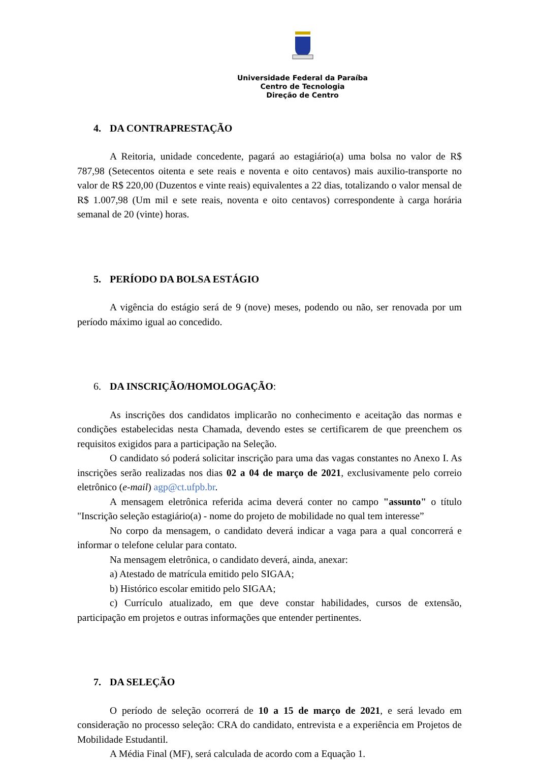Universidade Federal da Paraíba
Centro de Tecnologia
Direção de Centro
4. DA CONTRAPRESTAÇÃO
A Reitoria, unidade concedente, pagará ao estagiário(a) uma bolsa no valor de R$ 787,98 (Setecentos oitenta e sete reais e noventa e oito centavos) mais auxilio-transporte no valor de R$ 220,00 (Duzentos e vinte reais) equivalentes a 22 dias, totalizando o valor mensal de R$ 1.007,98 (Um mil e sete reais, noventa e oito centavos) correspondente à carga horária semanal de 20 (vinte) horas.
5. PERÍODO DA BOLSA ESTÁGIO
A vigência do estágio será de 9 (nove) meses, podendo ou não, ser renovada por um período máximo igual ao concedido.
6. DA INSCRIÇÃO/HOMOLOGAÇÃO:
As inscrições dos candidatos implicarão no conhecimento e aceitação das normas e condições estabelecidas nesta Chamada, devendo estes se certificarem de que preenchem os requisitos exigidos para a participação na Seleção.
O candidato só poderá solicitar inscrição para uma das vagas constantes no Anexo I. As inscrições serão realizadas nos dias 02 a 04 de março de 2021, exclusivamente pelo correio eletrônico (e-mail) agp@ct.ufpb.br.
A mensagem eletrônica referida acima deverá conter no campo "assunto" o título "Inscrição seleção estagiário(a) - nome do projeto de mobilidade no qual tem interesse”
No corpo da mensagem, o candidato deverá indicar a vaga para a qual concorrerá e informar o telefone celular para contato.
Na mensagem eletrônica, o candidato deverá, ainda, anexar:
a) Atestado de matrícula emitido pelo SIGAA;
b) Histórico escolar emitido pelo SIGAA;
c) Currículo atualizado, em que deve constar habilidades, cursos de extensão, participação em projetos e outras informações que entender pertinentes.
7. DA SELEÇÃO
O período de seleção ocorrerá de 10 a 15 de março de 2021, e será levado em consideração no processo seleção: CRA do candidato, entrevista e a experiência em Projetos de Mobilidade Estudantil.
A Média Final (MF), será calculada de acordo com a Equação 1.